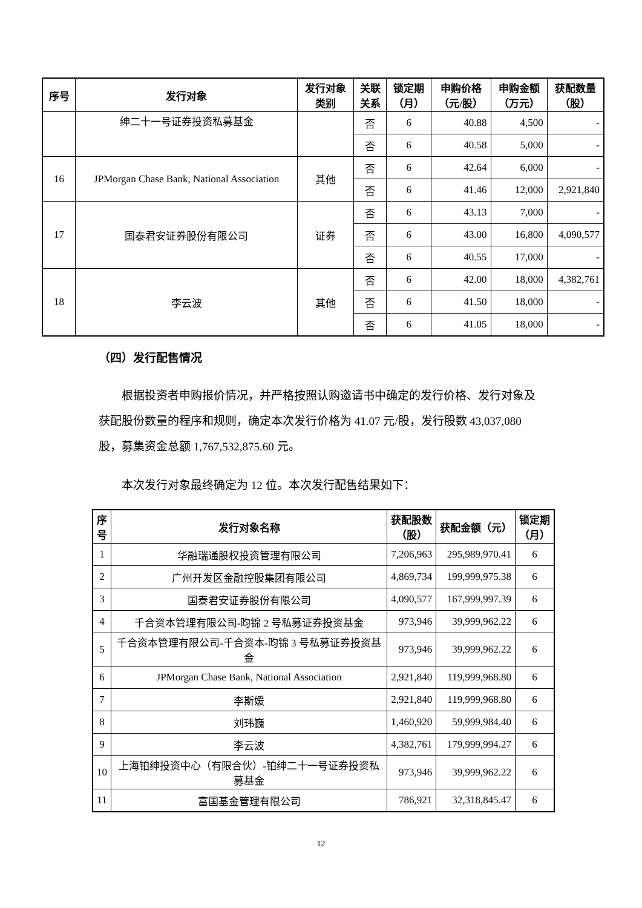| 序号 | 发行对象 | 发行对象 类别 | 关联 关系 | 锁定期 （月） | 申购价格 （元/股） | 申购金额 （万元） | 获配数量 （股） |
| --- | --- | --- | --- | --- | --- | --- | --- |
| | 绅二十一号证券投资私募基金 | | 否 | 6 | 40.88 | 4,500 | - |
| | | | 否 | 6 | 40.58 | 5,000 | - |
| 16 | JPMorgan Chase Bank, National Association | 其他 | 否 | 6 | 42.64 | 6,000 | - |
| | | | 否 | 6 | 41.46 | 12,000 | 2,921,840 |
| 17 | 国泰君安证券股份有限公司 | 证券 | 否 | 6 | 43.13 | 7,000 | - |
| | | | 否 | 6 | 43.00 | 16,800 | 4,090,577 |
| | | | 否 | 6 | 40.55 | 17,000 | - |
| 18 | 李云波 | 其他 | 否 | 6 | 42.00 | 18,000 | 4,382,761 |
| | | | 否 | 6 | 41.50 | 18,000 | - |
| | | | 否 | 6 | 41.05 | 18,000 | - |
（四）发行配售情况
根据投资者申购报价情况，并严格按照认购邀请书中确定的发行价格、发行对象及获配股份数量的程序和规则，确定本次发行价格为 41.07 元/股，发行股数 43,037,080 股，募集资金总额 1,767,532,875.60 元。
本次发行对象最终确定为 12 位。本次发行配售结果如下：
| 序 号 | 发行对象名称 | 获配股数 （股） | 获配金额（元） | 锁定期 （月） |
| --- | --- | --- | --- | --- |
| 1 | 华融瑞通股权投资管理有限公司 | 7,206,963 | 295,989,970.41 | 6 |
| 2 | 广州开发区金融控股集团有限公司 | 4,869,734 | 199,999,975.38 | 6 |
| 3 | 国泰君安证券股份有限公司 | 4,090,577 | 167,999,997.39 | 6 |
| 4 | 千合资本管理有限公司-昀锦 2 号私募证券投资基金 | 973,946 | 39,999,962.22 | 6 |
| 5 | 千合资本管理有限公司-千合资本-昀锦 3 号私募证券投资基金 | 973,946 | 39,999,962.22 | 6 |
| 6 | JPMorgan Chase Bank, National Association | 2,921,840 | 119,999,968.80 | 6 |
| 7 | 李斯媛 | 2,921,840 | 119,999,968.80 | 6 |
| 8 | 刘玮巍 | 1,460,920 | 59,999,984.40 | 6 |
| 9 | 李云波 | 4,382,761 | 179,999,994.27 | 6 |
| 10 | 上海铂绅投资中心（有限合伙）-铂绅二十一号证券投资私募基金 | 973,946 | 39,999,962.22 | 6 |
| 11 | 富国基金管理有限公司 | 786,921 | 32,318,845.47 | 6 |
12